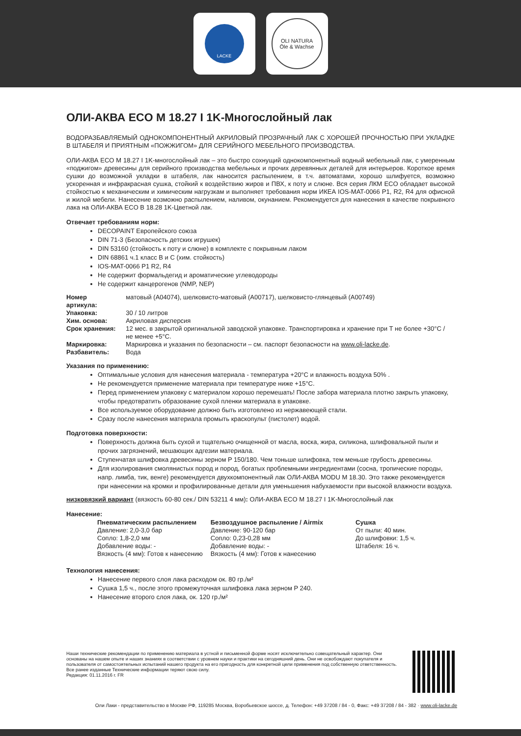LACKE
OLI NATURA
Öle & Wachse
ОЛИ-АКВА ECO M 18.27 I 1K-Многослойный лак
ВОДОРАЗБАВЛЯЕМЫЙ ОДНОКОМПОНЕНТНЫЙ АКРИЛОВЫЙ ПРОЗРАЧНЫЙ ЛАК С ХОРОШЕЙ ПРОЧНОСТЬЮ ПРИ УКЛАДКЕ В ШТАБЕЛЯ И ПРИЯТНЫМ «ПОЖЖИГОМ» ДЛЯ СЕРИЙНОГО МЕБЕЛЬНОГО ПРОИЗВОДСТВА.
ОЛИ-АКВА ECO M 18.27 I 1K-многослойный лак – это быстро сохнущий однокомпонентный водный мебельный лак, с умеренным «поджигом» древесины для серийного производства мебельных и прочих деревянных деталей для интерьеров. Короткое время сушки до возможной укладки в штабеля, лак наносится распылением, в т.ч. автоматами, хорошо шлифуется, возможно ускоренная и инфракрасная сушка, стойкий к воздействию жиров и ПВХ, к поту и слюне. Вся серия ЛКМ ECO обладает высокой стойкостью к механическим и химическим нагрузкам и выполняет требования норм ИКЕА IOS-MAT-0066 P1, R2, R4 для офисной и жилой мебели. Нанесение возможно распылением, наливом, окунанием. Рекомендуется для нанесения в качестве покрывного лака на ОЛИ-АКВА ECO B 18.28 1K-Цветной лак.
Отвечает требованиям норм:
DECOPAINT Европейского союза
DIN 71-3 (Безопасность детских игрушек)
DIN 53160 (стойкость к поту и слюне) в комплекте с покрывным лаком
DIN 68861 ч.1 класс B и C (хим. стойкость)
IOS-MAT-0066 P1 R2, R4
Не содержит формальдегид и ароматические углеводороды
Не содержит канцерогенов (NMP, NEP)
| Номер артикула: | матовый (A04074), шелковисто-матовый (A00717), шелковисто-глянцевый (A00749) |
| Упаковка: | 30 / 10 литров |
| Хим. основа: | Акриловая дисперсия |
| Срок хранения: | 12 мес. в закрытой оригинальной заводской упаковке. Транспортировка и хранение при Т не более +30°C / не менее +5°C. |
| Маркировка: | Маркировка и указания по безопасности – см. паспорт безопасности на www.oli-lacke.de . |
| Разбавитель: | Вода |
Указания по применению:
Оптимальные условия для нанесения материала - температура +20°C и влажность воздуха 50% .
Не рекомендуется применение материала при температуре ниже +15°C.
Перед применением упаковку с материалом хорошо перемешать! После забора материала плотно закрыть упаковку, чтобы предотвратить образование сухой пленки материала в упаковке.
Все используемое оборудование должно быть изготовлено из нержавеющей стали.
Сразу после нанесения материала промыть краскопульт (пистолет) водой.
Подготовка поверхности:
Поверхность должна быть сухой и тщательно очищенной от масла, воска, жира, силикона, шлифовальной пыли и прочих загрязнений, мешающих адгезии материала.
Ступенчатая шлифовка древесины зерном P 150/180. Чем тоньше шлифовка, тем меньше грубость древесины.
Для изолирования смолянистых пород и пород, богатых проблемными ингредиентами (сосна, тропические породы, напр. лимба, тик, венге) рекомендуется двухкомпонентный лак ОЛИ-АКВА MODU M 18.30. Это также рекомендуется при нанесении на кромки и профилированные детали для уменьшения набухаемости при высокой влажности воздуха.
низковязкий вариант (вязкость 60-80 сек./ DIN 53211 4 мм): ОЛИ-АКВА ECO M 18.27 I 1K-Многослойный лак
Нанесение:
| Пневматическим распылением | Безвоздушное распыление / Airmix | Сушка |
| Давление: 2,0-3,0 бар | Давление: 90-120 бар | От пыли: 40 мин. |
| Сопло: 1,8-2,0 мм | Сопло: 0,23-0,28 мм | До шлифовки: 1,5 ч. |
| Добавление воды: - | Добавление воды: - | Штабеля: 16 ч. |
| Вязкость (4 мм): Готов к нанесению | Вязкость (4 мм): Готов к нанесению | |
Технология нанесения:
Нанесение первого слоя лака расходом ок. 80 гр./м²
Сушка 1,5 ч., после этого промежуточная шлифовка лака зерном P 240.
Нанесение второго слоя лака, ок. 120 гр./м²
Наши технические рекомендации по применению материала в устной и письменной форме носят исключительно совещательный характер. Они основаны на нашем опыте и наших знаниях в соответствии с уровнем науки и практики на сегодняшний день. Они не освобождают покупателя и пользователя от самостоятельных испытаний нашего продукта на его пригодность для конкретной цели применения под собственную ответственность. Все ранее изданные Технические информации теряют свою силу.
Редакция: 01.11.2016 г. FR
Оли Лаки - представительство в Москве РФ, 119285 Москва, Воробьевское шоссе, д. Телефон: +49 37208 / 84 - 0, Факс: +49 37208 / 84 - 382 · www.oli-lacke.de